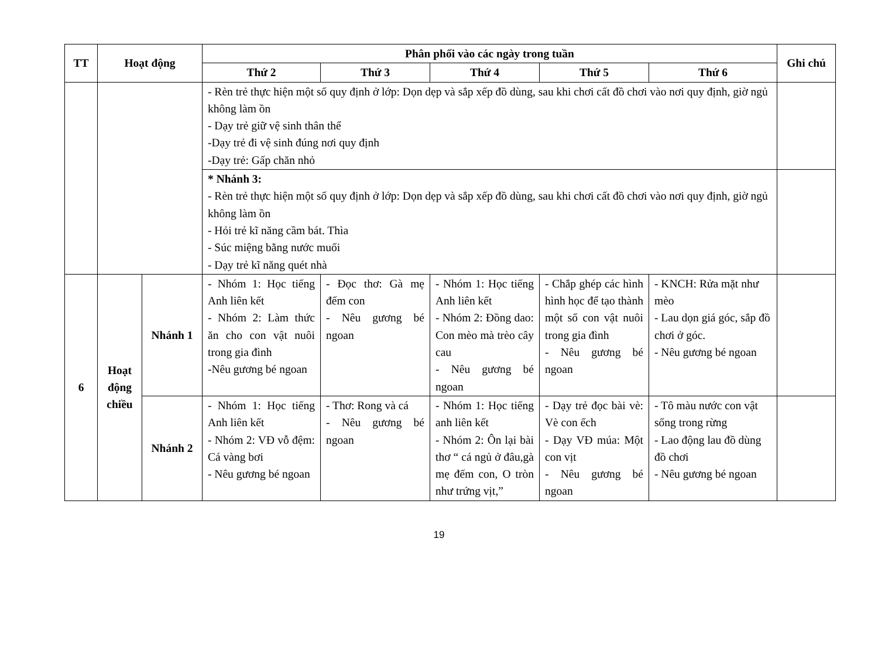| TT | Hoạt động | | Phân phối vào các ngày trong tuần | | | | | Ghi chú |
| --- | --- | --- | --- | --- | --- | --- | --- | --- |
| | | | Thứ 2 | Thứ 3 | Thứ 4 | Thứ 5 | Thứ 6 | |
| | | | - Rèn trẻ thực hiện một số quy định ở lớp: Dọn dẹp và sắp xếp đồ dùng, sau khi chơi cất đồ chơi vào nơi quy định, giờ ngủ không làm ồn - Dạy trẻ giữ vệ sinh thân thể -Dạy trẻ đi vệ sinh đúng nơi quy định -Dạy trẻ: Gấp chăn nhỏ | | | | | |
| | | | * Nhánh 3: - Rèn trẻ thực hiện một số quy định ở lớp: Dọn dẹp và sắp xếp đồ dùng, sau khi chơi cất đồ chơi vào nơi quy định, giờ ngủ không làm ồn - Hỏi trẻ kĩ năng cầm bát. Thìa - Súc miệng bằng nước muối - Dạy trẻ kĩ năng quét nhà | | | | | |
| 6 | Hoạt động chiều | Nhánh 1 | - Nhóm 1: Học tiếng Anh liên kết - Nhóm 2: Làm thức ăn cho con vật nuôi trong gia đình -Nêu gương bé ngoan | - Đọc thơ: Gà mẹ đếm con - Nêu gương bé ngoan | - Nhóm 1: Học tiếng Anh liên kết - Nhóm 2: Đồng dao: Con mèo mà trèo cây cau - Nêu gương bé ngoan | - Chắp ghép các hình hình học để tạo thành một số con vật nuôi trong gia đình - Nêu gương bé ngoan | - KNCH: Rửa mặt như mèo - Lau dọn giá góc, sắp đồ chơi ở góc. - Nêu gương bé ngoan | |
| | | Nhánh 2 | - Nhóm 1: Học tiếng Anh liên kết - Nhóm 2: VĐ vỗ đệm: Cá vàng bơi - Nêu gương bé ngoan | - Thơ: Rong và cá - Nêu gương bé ngoan | - Nhóm 1: Học tiếng anh liên kết - Nhóm 2: Ôn lại bài thơ “ cá ngủ ở đâu,gà mẹ đếm con, O tròn như trứng vịt,” | - Dạy trẻ đọc bài vè: Vè con ếch - Dạy VĐ múa: Một con vịt - Nêu gương bé ngoan | - Tô màu nước con vật sống trong rừng - Lao động lau đồ dùng đồ chơi - Nêu gương bé ngoan | |
19